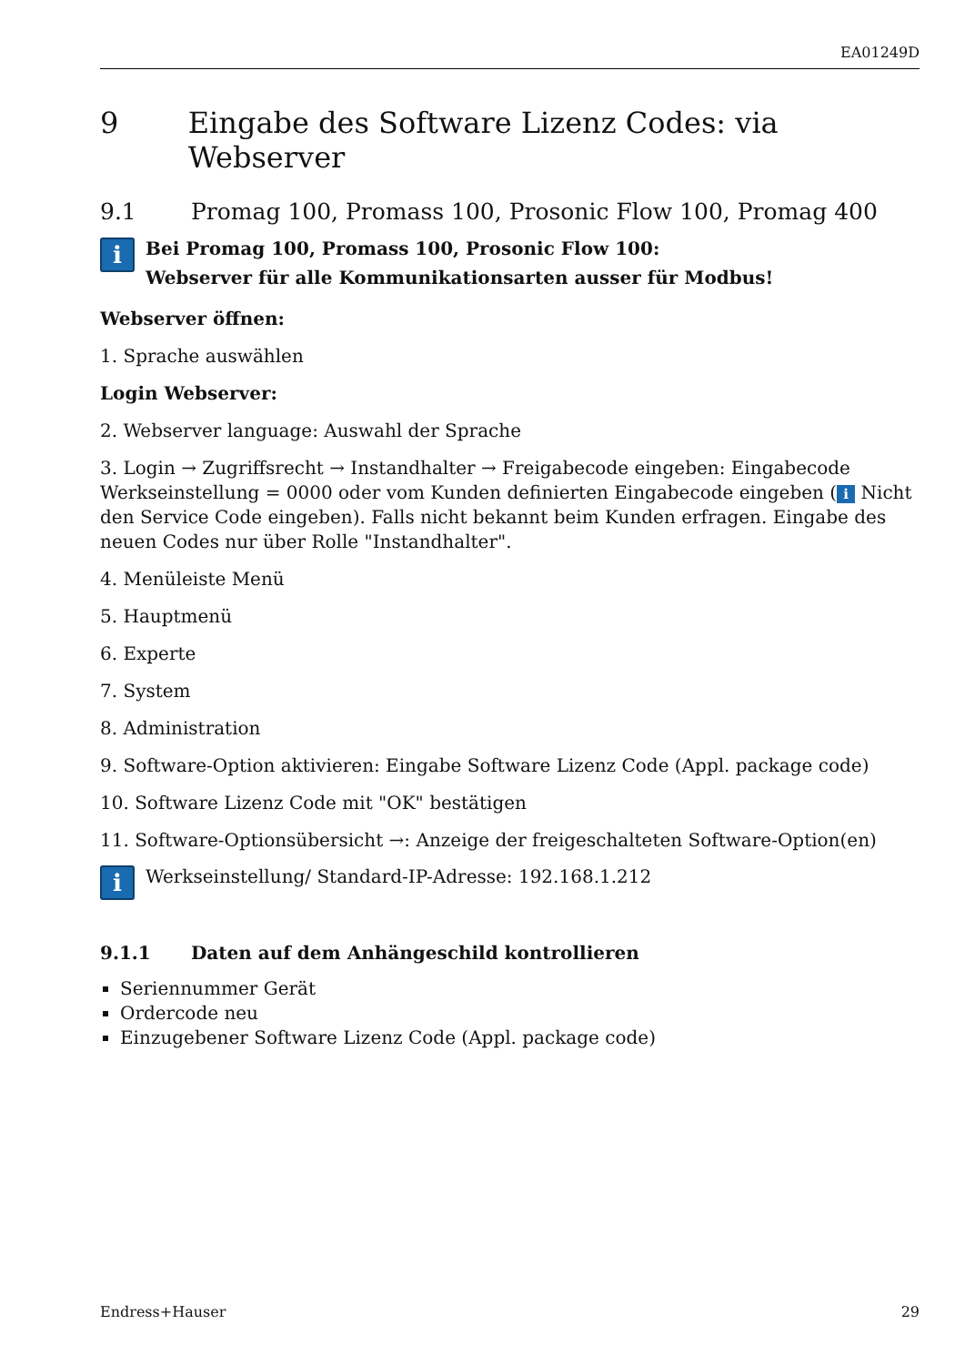EA01249D
9 Eingabe des Software Lizenz Codes: via Webserver
9.1 Promag 100, Promass 100, Prosonic Flow 100, Promag 400
i
Bei Promag 100, Promass 100, Prosonic Flow 100:
Webserver für alle Kommunikationsarten ausser für Modbus!
Webserver öffnen:
1. Sprache auswählen
Login Webserver:
2. Webserver language: Auswahl der Sprache
3. Login → Zugriffsrecht → Instandhalter → Freigabecode eingeben: Eingabecode Werkseinstellung = 0000 oder vom Kunden definierten Eingabecode eingeben (i Nicht den Service Code eingeben). Falls nicht bekannt beim Kunden erfragen. Eingabe des neuen Codes nur über Rolle "Instandhalter".
4. Menüleiste Menü
5. Hauptmenü
6. Experte
7. System
8. Administration
9. Software-Option aktivieren: Eingabe Software Lizenz Code (Appl. package code)
10. Software Lizenz Code mit "OK" bestätigen
11. Software-Optionsübersicht →: Anzeige der freigeschalteten Software-Option(en)
i
Werkseinstellung/ Standard-IP-Adresse: 192.168.1.212
9.1.1 Daten auf dem Anhängeschild kontrollieren
Seriennummer Gerät
Ordercode neu
Einzugebener Software Lizenz Code (Appl. package code)
Endress+Hauser 29